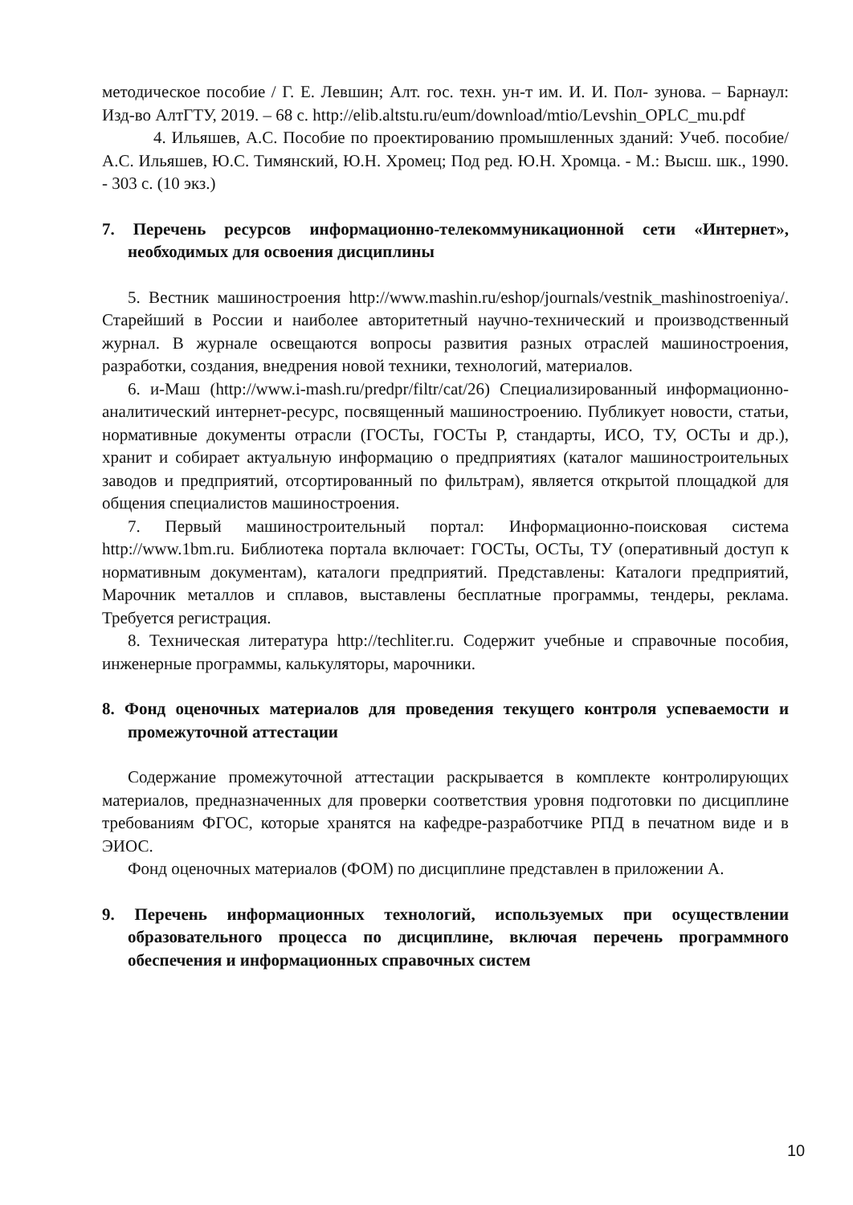методическое пособие / Г. Е. Левшин; Алт. гос. техн. ун-т им. И. И. Пол- зунова. – Барнаул: Изд-во АлтГТУ, 2019. – 68 с. http://elib.altstu.ru/eum/download/mtio/Levshin_OPLC_mu.pdf
4. Ильяшев, А.С. Пособие по проектированию промышленных зданий: Учеб. пособие/ А.С. Ильяшев, Ю.С. Тимянский, Ю.Н. Хромец; Под ред. Ю.Н. Хромца. - М.: Высш. шк., 1990. - 303 с. (10 экз.)
7. Перечень ресурсов информационно-телекоммуникационной сети «Интернет», необходимых для освоения дисциплины
5. Вестник машиностроения http://www.mashin.ru/eshop/journals/vestnik_mashinostroeniya/. Старейший в России и наиболее авторитетный научно-технический и производственный журнал. В журнале освещаются вопросы развития разных отраслей машиностроения, разработки, создания, внедрения новой техники, технологий, материалов.
6. и-Маш (http://www.i-mash.ru/predpr/filtr/cat/26) Специализированный информационно-аналитический интернет-ресурс, посвященный машиностроению. Публикует новости, статьи, нормативные документы отрасли (ГОСТы, ГОСТы Р, стандарты, ИСО, ТУ, ОСТы и др.), хранит и собирает актуальную информацию о предприятиях (каталог машиностроительных заводов и предприятий, отсортированный по фильтрам), является открытой площадкой для общения специалистов машиностроения.
7. Первый машиностроительный портал: Информационно-поисковая система http://www.1bm.ru. Библиотека портала включает: ГОСТы, ОСТы, ТУ (оперативный доступ к нормативным документам), каталоги предприятий. Представлены: Каталоги предприятий, Марочник металлов и сплавов, выставлены бесплатные программы, тендеры, реклама. Требуется регистрация.
8. Техническая литература http://techliter.ru. Содержит учебные и справочные пособия, инженерные программы, калькуляторы, марочники.
8. Фонд оценочных материалов для проведения текущего контроля успеваемости и промежуточной аттестации
Содержание промежуточной аттестации раскрывается в комплекте контролирующих материалов, предназначенных для проверки соответствия уровня подготовки по дисциплине требованиям ФГОС, которые хранятся на кафедре-разработчике РПД в печатном виде и в ЭИОС.
Фонд оценочных материалов (ФОМ) по дисциплине представлен в приложении А.
9. Перечень информационных технологий, используемых при осуществлении образовательного процесса по дисциплине, включая перечень программного обеспечения и информационных справочных систем
10